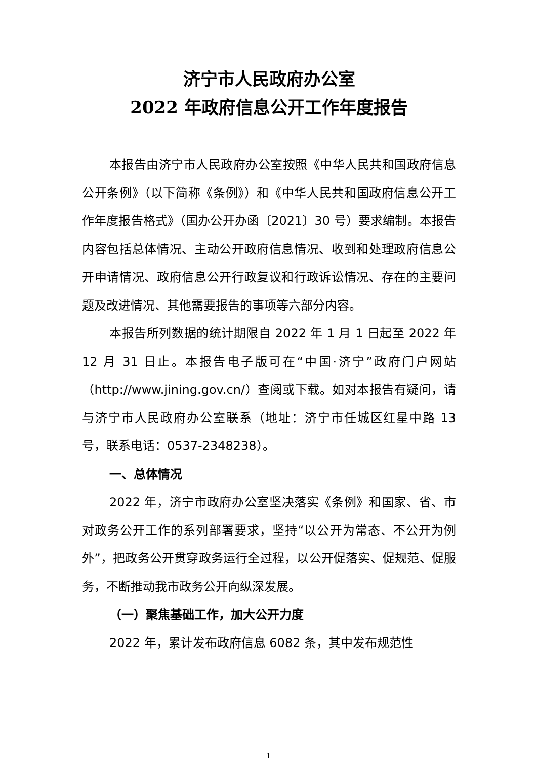济宁市人民政府办公室
2022 年政府信息公开工作年度报告
本报告由济宁市人民政府办公室按照《中华人民共和国政府信息公开条例》（以下简称《条例》）和《中华人民共和国政府信息公开工作年度报告格式》（国办公开办函〔2021〕30 号）要求编制。本报告内容包括总体情况、主动公开政府信息情况、收到和处理政府信息公开申请情况、政府信息公开行政复议和行政诉讼情况、存在的主要问题及改进情况、其他需要报告的事项等六部分内容。
本报告所列数据的统计期限自 2022 年 1 月 1 日起至 2022 年 12 月 31 日止。本报告电子版可在“中国·济宁”政府门户网站（http://www.jining.gov.cn/）查阅或下载。如对本报告有疑问，请与济宁市人民政府办公室联系（地址：济宁市任城区红星中路 13 号，联系电话：0537-2348238）。
一、总体情况
2022 年，济宁市政府办公室坚决落实《条例》和国家、省、市对政务公开工作的系列部署要求，坚持“以公开为常态、不公开为例外”，把政务公开贯穿政务运行全过程，以公开促落实、促规范、促服务，不断推动我市政务公开向纵深发展。
（一）聚焦基础工作，加大公开力度
2022 年，累计发布政府信息 6082 条，其中发布规范性
1